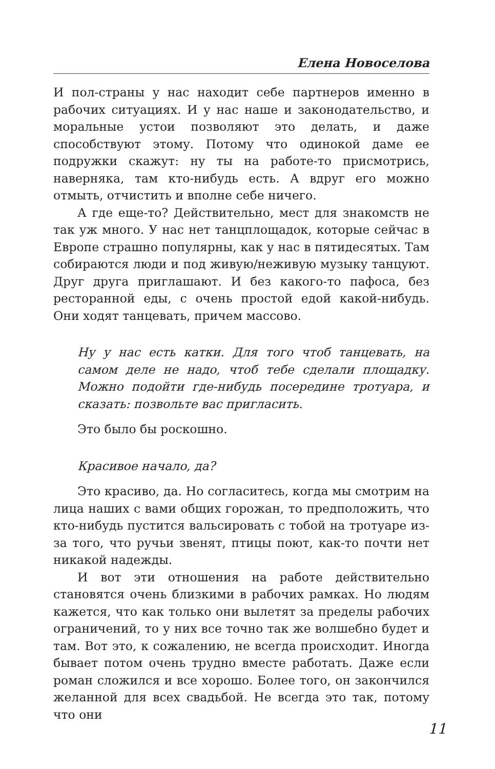Елена Новоселова
И пол-страны у нас находит себе партнеров именно в рабочих ситуациях. И у нас наше и законодательство, и моральные устои позволяют это делать, и даже способствуют этому. Потому что одинокой даме ее подружки скажут: ну ты на работе-то присмотрись, наверняка, там кто-нибудь есть. А вдруг его можно отмыть, отчистить и вполне себе ничего.
А где еще-то? Действительно, мест для знакомств не так уж много. У нас нет танцплощадок, которые сейчас в Европе страшно популярны, как у нас в пятидесятых. Там собираются люди и под живую/неживую музыку танцуют. Друг друга приглашают. И без какого-то пафоса, без ресторанной еды, с очень простой едой какой-нибудь. Они ходят танцевать, причем массово.
Ну у нас есть катки. Для того чтоб танцевать, на самом деле не надо, чтоб тебе сделали площадку. Можно подойти где-нибудь посередине тротуара, и сказать: позвольте вас пригласить.
Это было бы роскошно.
Красивое начало, да?
Это красиво, да. Но согласитесь, когда мы смотрим на лица наших с вами общих горожан, то предположить, что кто-нибудь пустится вальсировать с тобой на тротуаре из-за того, что ручьи звенят, птицы поют, как-то почти нет никакой надежды.
И вот эти отношения на работе действительно становятся очень близкими в рабочих рамках. Но людям кажется, что как только они вылетят за пределы рабочих ограничений, то у них все точно так же волшебно будет и там. Вот это, к сожалению, не всегда происходит. Иногда бывает потом очень трудно вместе работать. Даже если роман сложился и все хорошо. Более того, он закончился желанной для всех свадьбой. Не всегда это так, потому что они
11